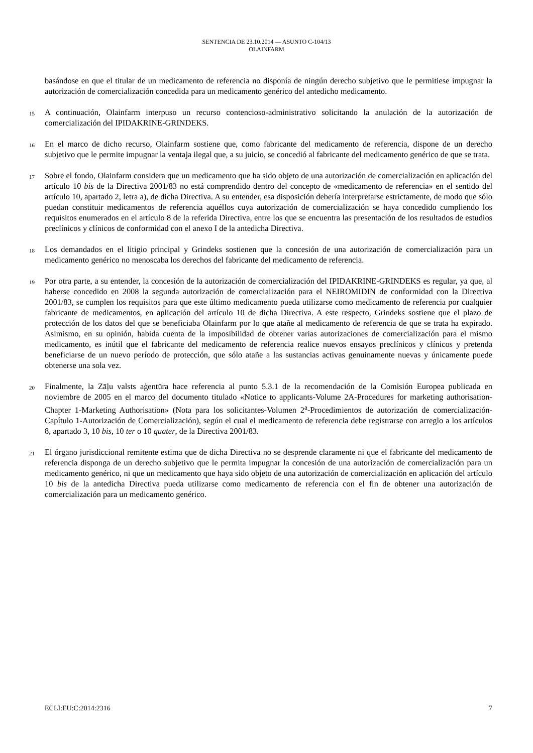SENTENCIA DE 23.10.2014 — ASUNTO C-104/13
OLAINFARM
basándose en que el titular de un medicamento de referencia no disponía de ningún derecho subjetivo que le permitiese impugnar la autorización de comercialización concedida para un medicamento genérico del antedicho medicamento.
15
A continuación, Olainfarm interpuso un recurso contencioso-administrativo solicitando la anulación de la autorización de comercialización del IPIDAKRINE-GRINDEKS.
16
En el marco de dicho recurso, Olainfarm sostiene que, como fabricante del medicamento de referencia, dispone de un derecho subjetivo que le permite impugnar la ventaja ilegal que, a su juicio, se concedió al fabricante del medicamento genérico de que se trata.
17
Sobre el fondo, Olainfarm considera que un medicamento que ha sido objeto de una autorización de comercialización en aplicación del artículo 10 bis de la Directiva 2001/83 no está comprendido dentro del concepto de «medicamento de referencia» en el sentido del artículo 10, apartado 2, letra a), de dicha Directiva. A su entender, esa disposición debería interpretarse estrictamente, de modo que sólo puedan constituir medicamentos de referencia aquéllos cuya autorización de comercialización se haya concedido cumpliendo los requisitos enumerados en el artículo 8 de la referida Directiva, entre los que se encuentra las presentación de los resultados de estudios preclínicos y clínicos de conformidad con el anexo I de la antedicha Directiva.
18
Los demandados en el litigio principal y Grindeks sostienen que la concesión de una autorización de comercialización para un medicamento genérico no menoscaba los derechos del fabricante del medicamento de referencia.
19
Por otra parte, a su entender, la concesión de la autorización de comercialización del IPIDAKRINE-GRINDEKS es regular, ya que, al haberse concedido en 2008 la segunda autorización de comercialización para el NEIROMIDIN de conformidad con la Directiva 2001/83, se cumplen los requisitos para que este último medicamento pueda utilizarse como medicamento de referencia por cualquier fabricante de medicamentos, en aplicación del artículo 10 de dicha Directiva. A este respecto, Grindeks sostiene que el plazo de protección de los datos del que se beneficiaba Olainfarm por lo que atañe al medicamento de referencia de que se trata ha expirado. Asimismo, en su opinión, habida cuenta de la imposibilidad de obtener varias autorizaciones de comercialización para el mismo medicamento, es inútil que el fabricante del medicamento de referencia realice nuevos ensayos preclínicos y clínicos y pretenda beneficiarse de un nuevo período de protección, que sólo atañe a las sustancias activas genuinamente nuevas y únicamente puede obtenerse una sola vez.
20
Finalmente, la Zāļu valsts aģentūra hace referencia al punto 5.3.1 de la recomendación de la Comisión Europea publicada en noviembre de 2005 en el marco del documento titulado «Notice to applicants-Volume 2A-Procedures for marketing authorisation-Chapter 1-Marketing Authorisation» (Nota para los solicitantes-Volumen 2<sup>a</sup>-Procedimientos de autorización de comercialización-Capítulo 1-Autorización de Comercialización), según el cual el medicamento de referencia debe registrarse con arreglo a los artículos 8, apartado 3, 10 bis, 10 ter o 10 quater, de la Directiva 2001/83.
21
El órgano jurisdiccional remitente estima que de dicha Directiva no se desprende claramente ni que el fabricante del medicamento de referencia disponga de un derecho subjetivo que le permita impugnar la concesión de una autorización de comercialización para un medicamento genérico, ni que un medicamento que haya sido objeto de una autorización de comercialización en aplicación del artículo 10 bis de la antedicha Directiva pueda utilizarse como medicamento de referencia con el fin de obtener una autorización de comercialización para un medicamento genérico.
ECLI:EU:C:2014:2316 7